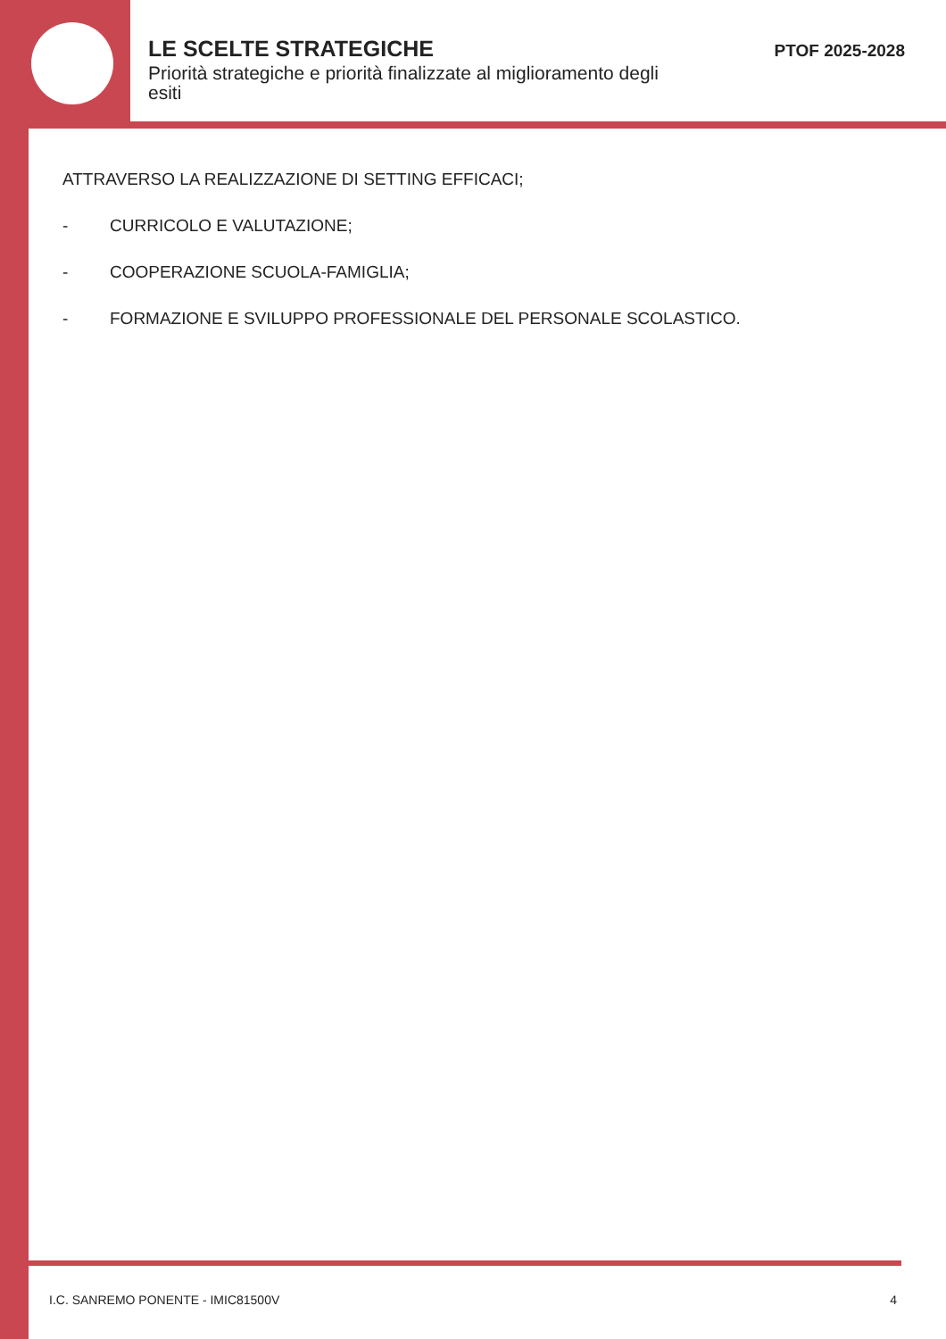LE SCELTE STRATEGICHE
Priorità strategiche e priorità finalizzate al miglioramento degli esiti
PTOF 2025-2028
ATTRAVERSO LA REALIZZAZIONE DI SETTING EFFICACI;
- CURRICOLO E VALUTAZIONE;
- COOPERAZIONE SCUOLA-FAMIGLIA;
- FORMAZIONE E SVILUPPO PROFESSIONALE DEL PERSONALE SCOLASTICO.
I.C. SANREMO PONENTE - IMIC81500V 4